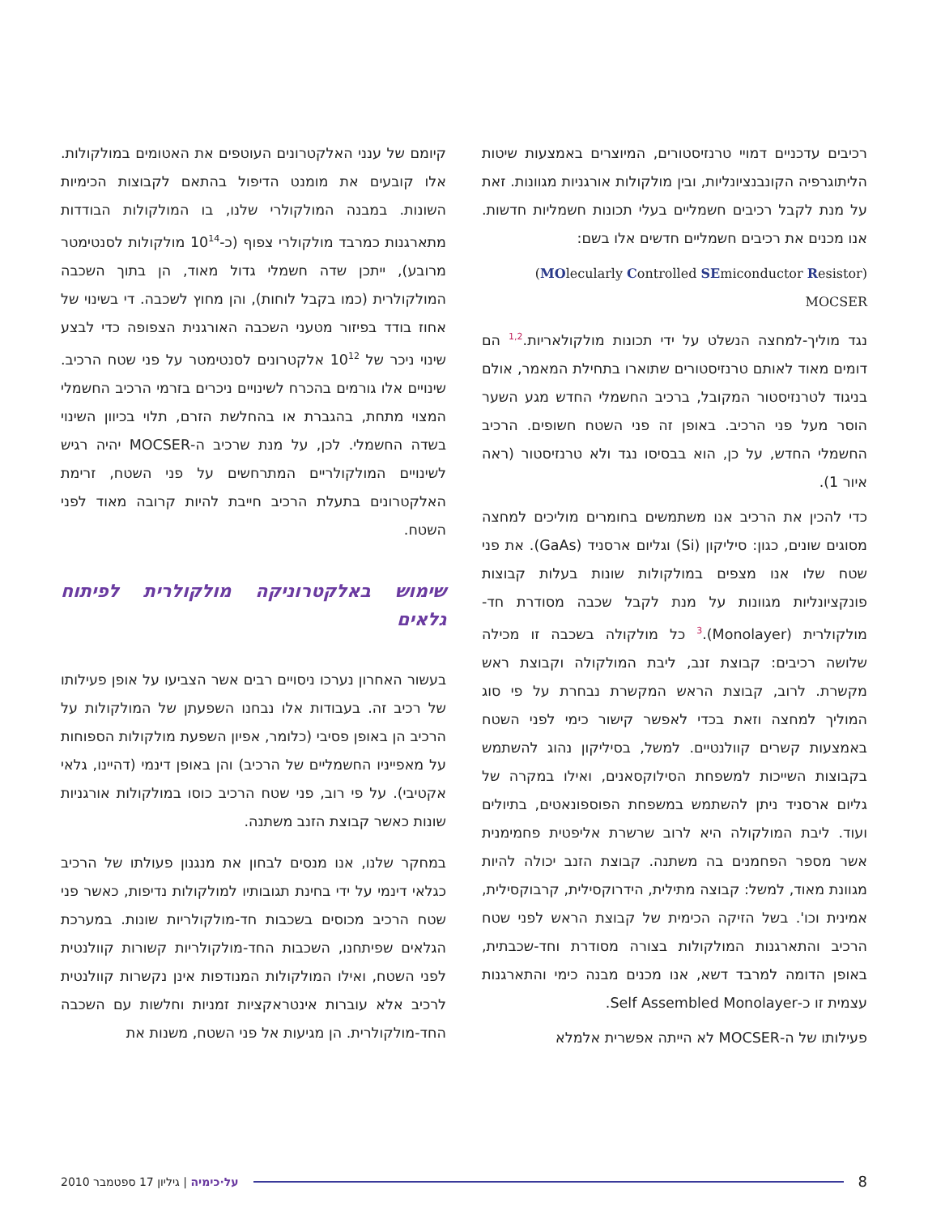רכיבים עדכניים דמויי טרנזיסטורים, המיוצרים באמצעות שיטות הליתוגרפיה הקונבנציונליות, ובין מולקולות אורגניות מגוונות. זאת על מנת לקבל רכיבים חשמליים בעלי תכונות חשמליות חדשות. אנו מכנים את רכיבים חשמליים חדשים אלו בשם:
(MOlecularly Controlled SEmiconductor Resistor) MOCSER
נגד מוליך-למחצה הנשלט על ידי תכונות מולקולאריות.<sup>1,2</sup> הם דומים מאוד לאותם טרנזיסטורים שתוארו בתחילת המאמר, אולם בניגוד לטרנזיסטור המקובל, ברכיב החשמלי החדש מגע השער הוסר מעל פני הרכיב. באופן זה פני השטח חשופים. הרכיב החשמלי החדש, על כן, הוא בבסיסו נגד ולא טרנזיסטור (ראה איור 1).
כדי להכין את הרכיב אנו משתמשים בחומרים מוליכים למחצה מסוגים שונים, כגון: סיליקון (Si) וגליום ארסניד (GaAs). את פני שטח שלו אנו מצפים במולקולות שונות בעלות קבוצות פונקציונליות מגוונות על מנת לקבל שכבה מסודרת חד-מולקולרית (Monolayer).<sup>3</sup> כל מולקולה בשכבה זו מכילה שלושה רכיבים: קבוצת זנב, ליבת המולקולה וקבוצת ראש מקשרת. לרוב, קבוצת הראש המקשרת נבחרת על פי סוג המוליך למחצה וזאת בכדי לאפשר קישור כימי לפני השטח באמצעות קשרים קוולנטיים. למשל, בסיליקון נהוג להשתמש בקבוצות השייכות למשפחת הסילוקסאנים, ואילו במקרה של גליום ארסניד ניתן להשתמש במשפחת הפוספונאטים, בתיולים ועוד. ליבת המולקולה היא לרוב שרשרת אליפטית פחמימנית אשר מספר הפחמנים בה משתנה. קבוצת הזנב יכולה להיות מגוונת מאוד, למשל: קבוצה מתילית, הידרוקסילית, קרבוקסילית, אמינית וכו'. בשל הזיקה הכימית של קבוצת הראש לפני שטח הרכיב והתארגנות המולקולות בצורה מסודרת וחד-שכבתית, באופן הדומה למרבד דשא, אנו מכנים מבנה כימי והתארגנות עצמית זו כ-Self Assembled Monolayer.
פעילותו של ה-MOCSER לא הייתה אפשרית אלמלא
קיומם של ענני האלקטרונים העוטפים את האטומים במולקולות. אלו קובעים את מומנט הדיפול בהתאם לקבוצות הכימיות השונות. במבנה המולקולרי שלנו, בו המולקולות הבודדות מתארגנות כמרבד מולקולרי צפוף (כ-10<sup>14</sup> מולקולות לסנטימטר מרובע), ייתכן שדה חשמלי גדול מאוד, הן בתוך השכבה המולקולרית (כמו בקבל לוחות), והן מחוץ לשכבה. די בשינוי של אחוז בודד בפיזור מטעני השכבה האורגנית הצפופה כדי לבצע שינוי ניכר של 10<sup>12</sup> אלקטרונים לסנטימטר על פני שטח הרכיב. שינויים אלו גורמים בהכרח לשינויים ניכרים בזרמי הרכיב החשמלי המצוי מתחת, בהגברת או בהחלשת הזרם, תלוי בכיוון השינוי בשדה החשמלי. לכן, על מנת שרכיב ה-MOCSER יהיה רגיש לשינויים המולקולריים המתרחשים על פני השטח, זרימת האלקטרונים בתעלת הרכיב חייבת להיות קרובה מאוד לפני השטח.
שימוש באלקטרוניקה מולקולרית לפיתוח גלאים
בעשור האחרון נערכו ניסויים רבים אשר הצביעו על אופן פעילותו של רכיב זה. בעבודות אלו נבחנו השפעתן של המולקולות על הרכיב הן באופן פסיבי (כלומר, אפיון השפעת מולקולות הספוחות על מאפייניו החשמליים של הרכיב) והן באופן דינמי (דהיינו, גלאי אקטיבי). על פי רוב, פני שטח הרכיב כוסו במולקולות אורגניות שונות כאשר קבוצת הזנב משתנה.
במחקר שלנו, אנו מנסים לבחון את מנגנון פעולתו של הרכיב כגלאי דינמי על ידי בחינת תגובותיו למולקולות נדיפות, כאשר פני שטח הרכיב מכוסים בשכבות חד-מולקולריות שונות. במערכת הגלאים שפיתחנו, השכבות החד-מולקולריות קשורות קוולנטית לפני השטח, ואילו המולקולות המנודפות אינן נקשרות קוולנטית לרכיב אלא עוברות אינטראקציות זמניות וחלשות עם השכבה החד-מולקולרית. הן מגיעות אל פני השטח, משנות את
8
על·כימיה | גיליון 17 ספטמבר 2010